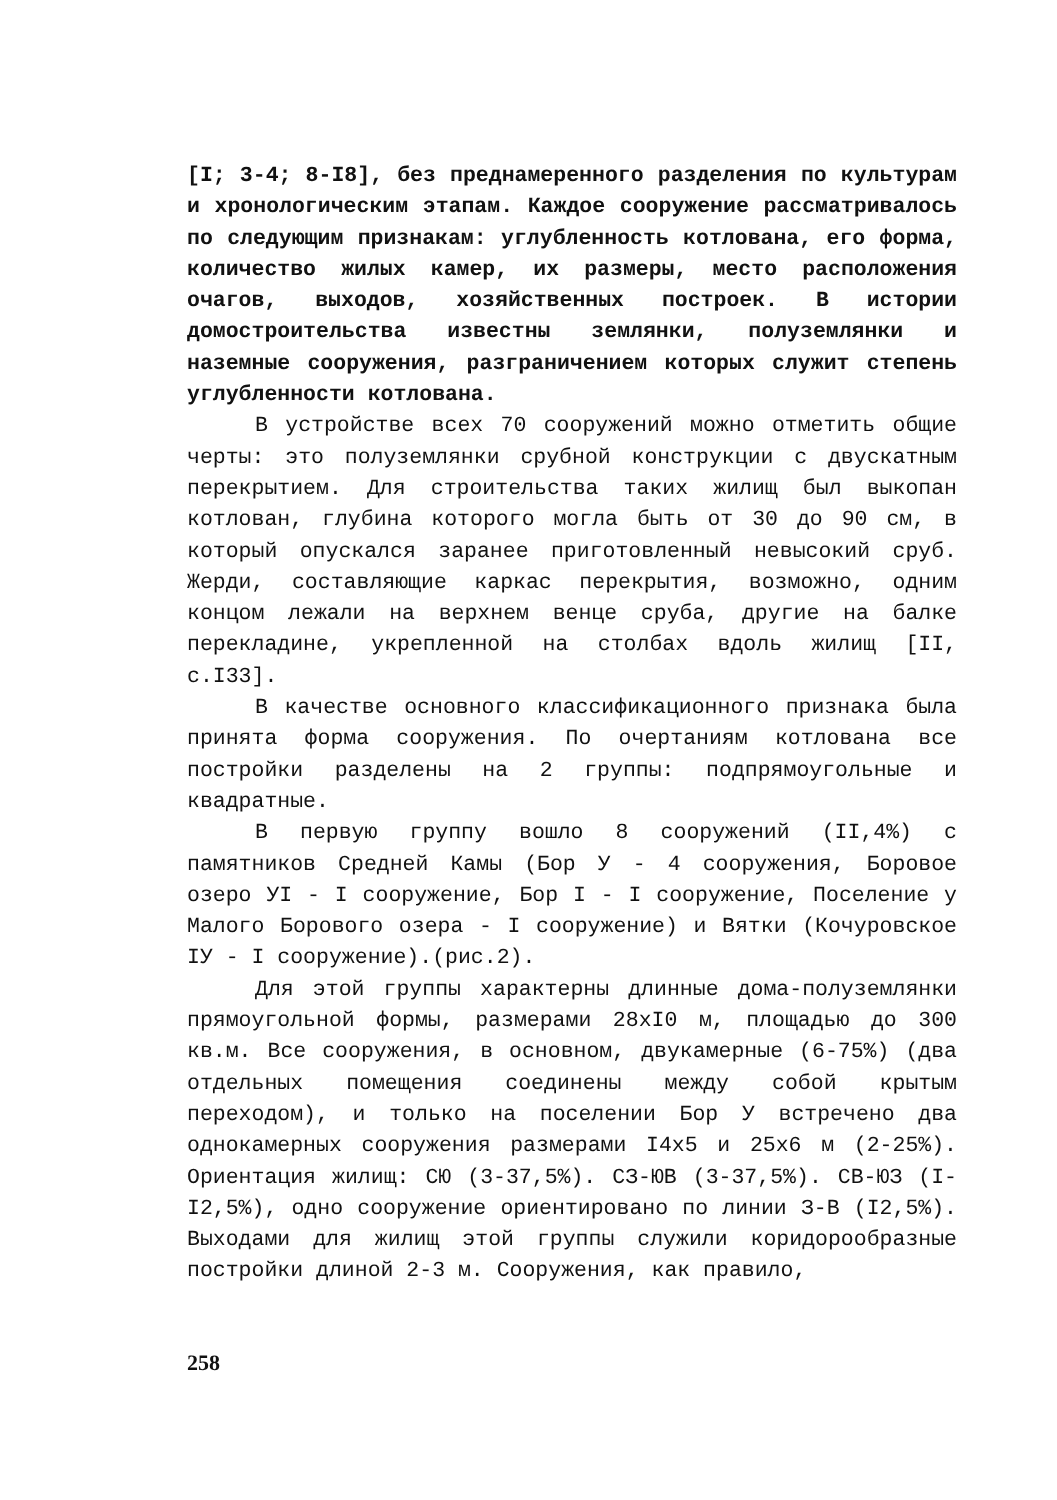[I; 3-4; 8-I8], без преднамеренного разделения по культурам и хронологическим этапам. Каждое сооружение рассматривалось по следующим признакам: углубленность котлована, его форма, количество жилых камер, их размеры, место расположения очагов, выходов, хозяйственных построек. В истории домостроительства известны землянки, полуземлянки и наземные сооружения, разграничением которых служит степень углубленности котлована.
В устройстве всех 70 сооружений можно отметить общие черты: это полуземлянки срубной конструкции с двускатным перекрытием. Для строительства таких жилищ был выкопан котлован, глубина которого могла быть от 30 до 90 см, в который опускался заранее приготовленный невысокий сруб. Жерди, составляющие каркас перекрытия, возможно, одним концом лежали на верхнем венце сруба, другие на балке перекладине, укрепленной на столбах вдоль жилищ [II, с.I33].
В качестве основного классификационного признака была принята форма сооружения. По очертаниям котлована все постройки разделены на 2 группы: подпрямоугольные и квадратные.
В первую группу вошло 8 сооружений (II,4%) с памятников Средней Камы (Бор У - 4 сооружения, Боровое озеро УI - I сооружение, Бор I - I сооружение, Поселение у Малого Борового озера - I сооружение) и Вятки (Кочуровское IУ - I сооружение).(рис.2).
Для этой группы характерны длинные дома-полуземлянки прямоугольной формы, размерами 28xI0 м, площадью до 300 кв.м. Все сооружения, в основном, двукамерные (6-75%) (два отдельных помещения соединены между собой крытым переходом), и только на поселении Бор У встречено два однокамерных сооружения размерами I4x5 и 25x6 м (2-25%). Ориентация жилищ: СЮ (3-37,5%). СЗ-ЮВ (3-37,5%). СВ-ЮЗ (I-I2,5%), одно сооружение ориентировано по линии З-В (I2,5%). Выходами для жилищ этой группы служили коридорообразные постройки длиной 2-3 м. Сооружения, как правило,
258